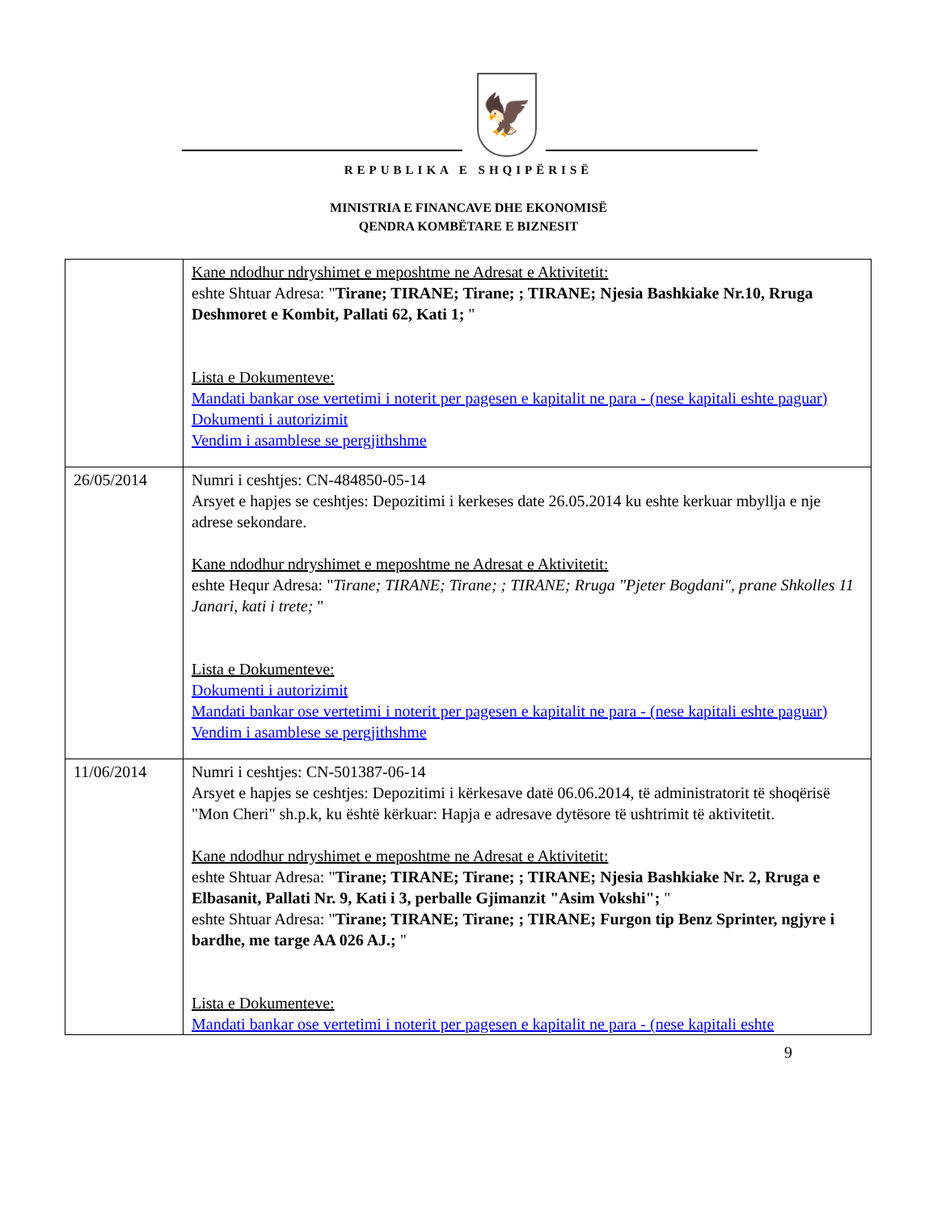🦅
REPUBLIKA E SHQIPËRISË
MINISTRIA E FINANCAVE DHE EKONOMISË
QENDRA KOMBËTARE E BIZNESIT
| | Kane ndodhur ndryshimet e meposhtme ne Adresat e Aktivitetit: eshte Shtuar Adresa: " Tirane; TIRANE; Tirane; ; TIRANE; Njesia Bashkiake Nr.10, Rruga Deshmoret e Kombit, Pallati 62, Kati 1; " Lista e Dokumenteve: Mandati bankar ose vertetimi i noterit per pagesen e kapitalit ne para - (nese kapitali eshte paguar) Dokumenti i autorizimit Vendim i asamblese se pergjithshme |
| 26/05/2014 | Numri i ceshtjes: CN-484850-05-14 Arsyet e hapjes se ceshtjes: Depozitimi i kerkeses date 26.05.2014 ku eshte kerkuar mbyllja e nje adrese sekondare. Kane ndodhur ndryshimet e meposhtme ne Adresat e Aktivitetit: eshte Hequr Adresa: " Tirane; TIRANE; Tirane; ; TIRANE; Rruga "Pjeter Bogdani", prane Shkolles 11 Janari, kati i trete; " Lista e Dokumenteve: Dokumenti i autorizimit Mandati bankar ose vertetimi i noterit per pagesen e kapitalit ne para - (nese kapitali eshte paguar) Vendim i asamblese se pergjithshme |
| 11/06/2014 | Numri i ceshtjes: CN-501387-06-14 Arsyet e hapjes se ceshtjes: Depozitimi i kërkesave datë 06.06.2014, të administratorit të shoqërisë "Mon Cheri" sh.p.k, ku është kërkuar: Hapja e adresave dytësore të ushtrimit të aktivitetit. Kane ndodhur ndryshimet e meposhtme ne Adresat e Aktivitetit: eshte Shtuar Adresa: " Tirane; TIRANE; Tirane; ; TIRANE; Njesia Bashkiake Nr. 2, Rruga e Elbasanit, Pallati Nr. 9, Kati i 3, perballe Gjimanzit "Asim Vokshi"; " eshte Shtuar Adresa: " Tirane; TIRANE; Tirane; ; TIRANE; Furgon tip Benz Sprinter, ngjyre i bardhe, me targe AA 026 AJ.; " Lista e Dokumenteve: Mandati bankar ose vertetimi i noterit per pagesen e kapitalit ne para - (nese kapitali eshte |
9